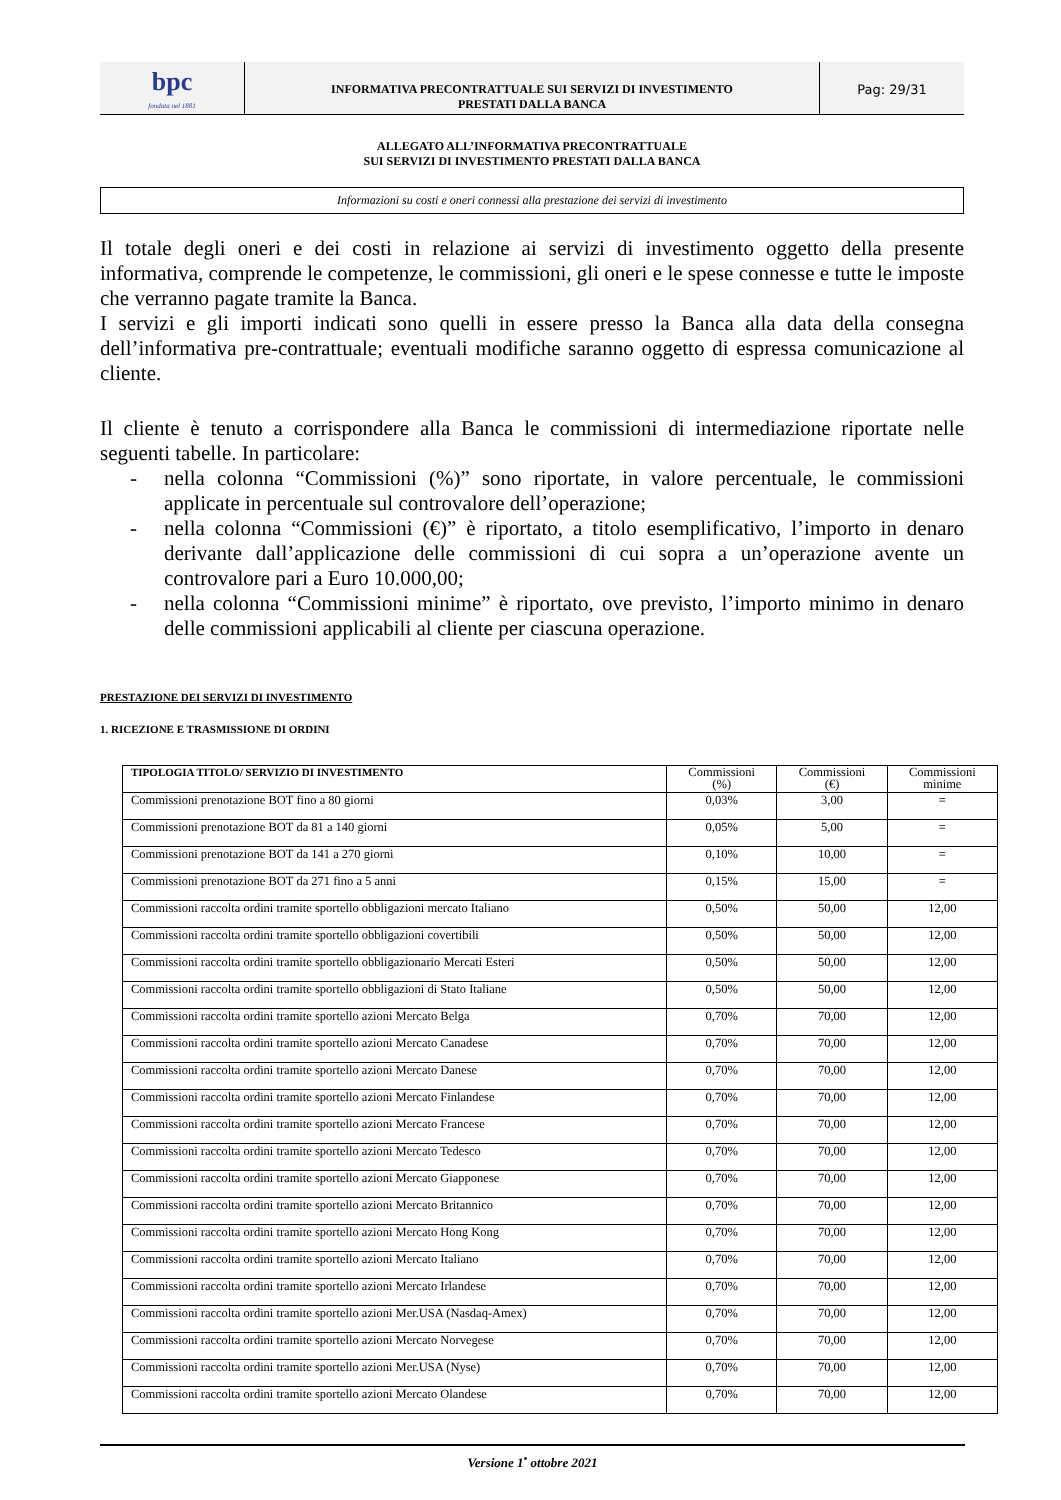bpc
fondata nel 1881
INFORMATIVA PRECONTRATTUALE SUI SERVIZI DI INVESTIMENTO
PRESTATI DALLA BANCA
Pag: 29/31
ALLEGATO ALL’INFORMATIVA PRECONTRATTUALE
SUI SERVIZI DI INVESTIMENTO PRESTATI DALLA BANCA
Informazioni su costi e oneri connessi alla prestazione dei servizi di investimento
Il totale degli oneri e dei costi in relazione ai servizi di investimento oggetto della presente informativa, comprende le competenze, le commissioni, gli oneri e le spese connesse e tutte le imposte che verranno pagate tramite la Banca.
I servizi e gli importi indicati sono quelli in essere presso la Banca alla data della consegna dell’informativa pre-contrattuale; eventuali modifiche saranno oggetto di espressa comunicazione al cliente.
Il cliente è tenuto a corrispondere alla Banca le commissioni di intermediazione riportate nelle seguenti tabelle. In particolare:
- nella colonna “Commissioni (%)” sono riportate, in valore percentuale, le commissioni applicate in percentuale sul controvalore dell’operazione;
- nella colonna “Commissioni (€)” è riportato, a titolo esemplificativo, l’importo in denaro derivante dall’applicazione delle commissioni di cui sopra a un’operazione avente un controvalore pari a Euro 10.000,00;
- nella colonna “Commissioni minime” è riportato, ove previsto, l’importo minimo in denaro delle commissioni applicabili al cliente per ciascuna operazione.
PRESTAZIONE DEI SERVIZI DI INVESTIMENTO
1. RICEZIONE E TRASMISSIONE DI ORDINI
| TIPOLOGIA TITOLO/ SERVIZIO DI INVESTIMENTO | Commissioni (%) | Commissioni (€) | Commissioni minime |
| --- | --- | --- | --- |
| Commissioni prenotazione BOT fino a 80 giorni | 0,03% | 3,00 | = |
| Commissioni prenotazione BOT da 81 a 140 giorni | 0,05% | 5,00 | = |
| Commissioni prenotazione BOT da 141 a 270 giorni | 0,10% | 10,00 | = |
| Commissioni prenotazione BOT da 271 fino a 5 anni | 0,15% | 15,00 | = |
| Commissioni raccolta ordini tramite sportello obbligazioni mercato Italiano | 0,50% | 50,00 | 12,00 |
| Commissioni raccolta ordini tramite sportello obbligazioni covertibili | 0,50% | 50,00 | 12,00 |
| Commissioni raccolta ordini tramite sportello obbligazionario Mercati Esteri | 0,50% | 50,00 | 12,00 |
| Commissioni raccolta ordini tramite sportello obbligazioni di Stato Italiane | 0,50% | 50,00 | 12,00 |
| Commissioni raccolta ordini tramite sportello azioni Mercato Belga | 0,70% | 70,00 | 12,00 |
| Commissioni raccolta ordini tramite sportello azioni Mercato Canadese | 0,70% | 70,00 | 12,00 |
| Commissioni raccolta ordini tramite sportello azioni Mercato Danese | 0,70% | 70,00 | 12,00 |
| Commissioni raccolta ordini tramite sportello azioni Mercato Finlandese | 0,70% | 70,00 | 12,00 |
| Commissioni raccolta ordini tramite sportello azioni Mercato Francese | 0,70% | 70,00 | 12,00 |
| Commissioni raccolta ordini tramite sportello azioni Mercato Tedesco | 0,70% | 70,00 | 12,00 |
| Commissioni raccolta ordini tramite sportello azioni Mercato Giapponese | 0,70% | 70,00 | 12,00 |
| Commissioni raccolta ordini tramite sportello azioni Mercato Britannico | 0,70% | 70,00 | 12,00 |
| Commissioni raccolta ordini tramite sportello azioni Mercato Hong Kong | 0,70% | 70,00 | 12,00 |
| Commissioni raccolta ordini tramite sportello azioni Mercato Italiano | 0,70% | 70,00 | 12,00 |
| Commissioni raccolta ordini tramite sportello azioni Mercato Irlandese | 0,70% | 70,00 | 12,00 |
| Commissioni raccolta ordini tramite sportello azioni Mer.USA (Nasdaq-Amex) | 0,70% | 70,00 | 12,00 |
| Commissioni raccolta ordini tramite sportello azioni Mercato Norvegese | 0,70% | 70,00 | 12,00 |
| Commissioni raccolta ordini tramite sportello azioni Mer.USA (Nyse) | 0,70% | 70,00 | 12,00 |
| Commissioni raccolta ordini tramite sportello azioni Mercato Olandese | 0,70% | 70,00 | 12,00 |
Versione 1<sup>•</sup> ottobre 2021